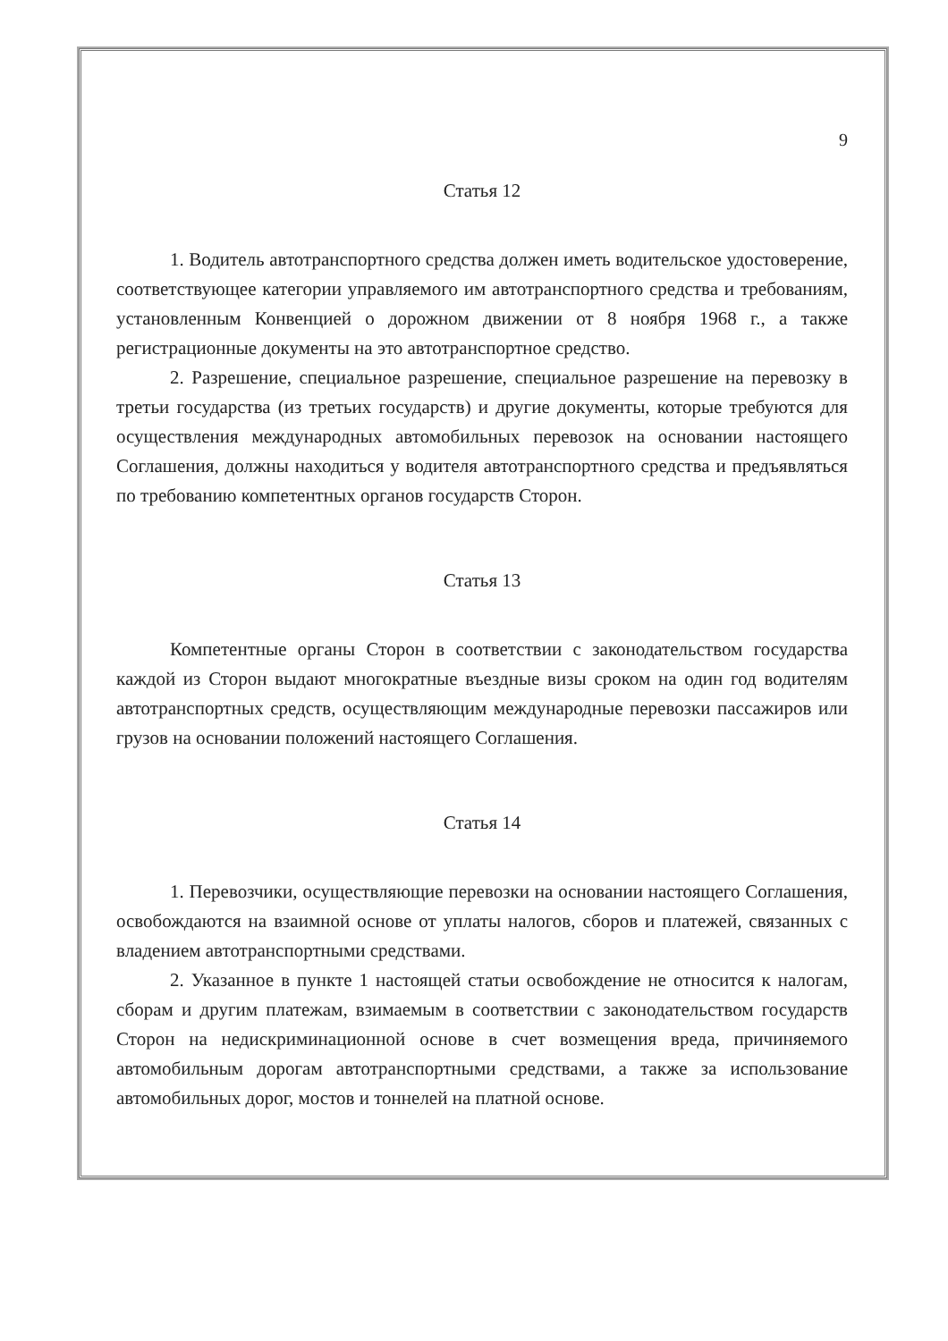9
Статья 12
1. Водитель автотранспортного средства должен иметь водительское удостоверение, соответствующее категории управляемого им автотранспортного средства и требованиям, установленным Конвенцией о дорожном движении от 8 ноября 1968 г., а также регистрационные документы на это автотранспортное средство.
2. Разрешение, специальное разрешение, специальное разрешение на перевозку в третьи государства (из третьих государств) и другие документы, которые требуются для осуществления международных автомобильных перевозок на основании настоящего Соглашения, должны находиться у водителя автотранспортного средства и предъявляться по требованию компетентных органов государств Сторон.
Статья 13
Компетентные органы Сторон в соответствии с законодательством государства каждой из Сторон выдают многократные въездные визы сроком на один год водителям автотранспортных средств, осуществляющим международные перевозки пассажиров или грузов на основании положений настоящего Соглашения.
Статья 14
1. Перевозчики, осуществляющие перевозки на основании настоящего Соглашения, освобождаются на взаимной основе от уплаты налогов, сборов и платежей, связанных с владением автотранспортными средствами.
2. Указанное в пункте 1 настоящей статьи освобождение не относится к налогам, сборам и другим платежам, взимаемым в соответствии с законодательством государств Сторон на недискриминационной основе в счет возмещения вреда, причиняемого автомобильным дорогам автотранспортными средствами, а также за использование автомобильных дорог, мостов и тоннелей на платной основе.